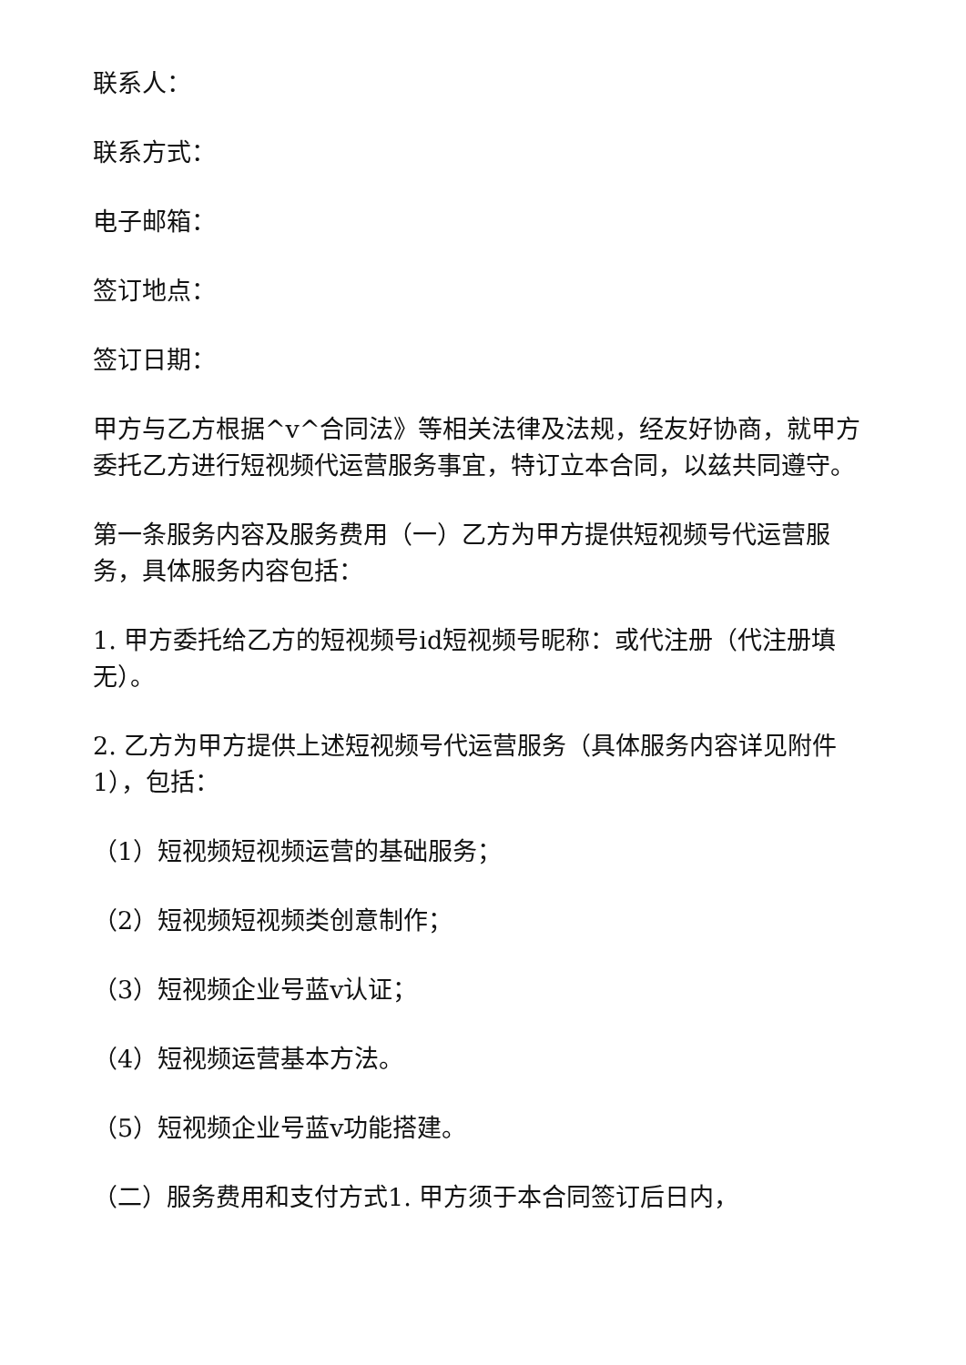联系人：
联系方式：
电子邮箱：
签订地点：
签订日期：
甲方与乙方根据^v^合同法》等相关法律及法规，经友好协商，就甲方委托乙方进行短视频代运营服务事宜，特订立本合同，以兹共同遵守。
第一条服务内容及服务费用（一）乙方为甲方提供短视频号代运营服务，具体服务内容包括：
1. 甲方委托给乙方的短视频号id短视频号昵称：或代注册（代注册填无）。
2. 乙方为甲方提供上述短视频号代运营服务（具体服务内容详见附件1），包括：
（1）短视频短视频运营的基础服务；
（2）短视频短视频类创意制作；
（3）短视频企业号蓝v认证；
（4）短视频运营基本方法。
（5）短视频企业号蓝v功能搭建。
（二）服务费用和支付方式1. 甲方须于本合同签订后日内，